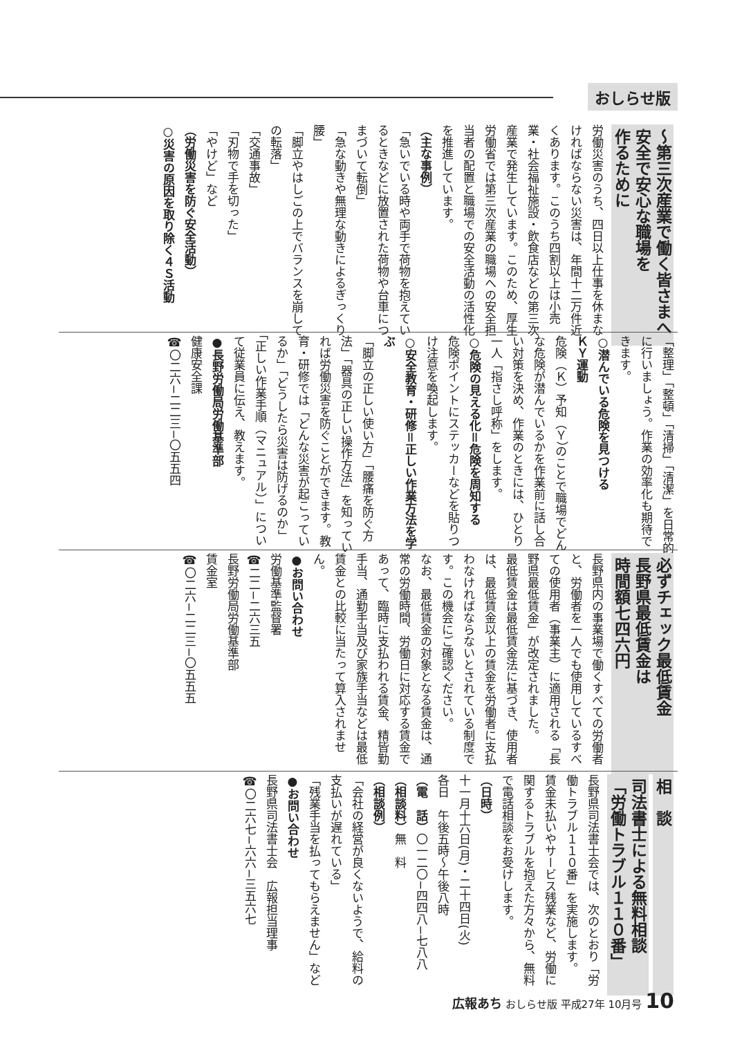おしらせ版
〜第三次産業で働く皆さまへ
安全で安心な職場を
作るために
労働災害のうち、四日以上仕事を休まなければならない災害は、年間十二万件近くあります。このうち四割以上は小売業・社会福祉施設・飲食店などの第三次産業で発生しています。このため、厚生労働省では第三次産業の職場への安全担当者の配置と職場での安全活動の活性化を推進しています。
（主な事例）
「急いでいる時や両手で荷物を抱えているときなどに放置された荷物や台車につまづいて転倒」
「急な動きや無理な動きによるぎっくり腰」
「脚立やはしごの上でバランスを崩しての転落」
「交通事故」
「刃物で手を切った」
「やけど」など
（労働災害を防ぐ安全活動）
○災害の原因を取り除く４Ｓ活動
「整理」「整頓」「清掃」「清潔」を日常的に行いましょう。作業の効率化も期待できます。
○潜んでいる危険を見つける
ＫＹ運動
危険（Ｋ）予知（Ｙ）のことで職場でどんな危険が潜んでいるかを作業前に話し合い対策を決め、作業のときには、ひとり一人「指さし呼称」をします。
○危険の見える化＝危険を周知する
危険ポイントにステッカーなどを貼りつけ注意を喚起します。
○安全教育・研修＝正しい作業方法を学ぶ
「脚立の正しい使い方」「腰痛を防ぐ方法」「器具の正しい操作方法」を知っていれば労働災害を防ぐことができます。教育・研修では「どんな災害が起こっているか」「どうしたら災害は防げるのか」「正しい作業手順（マニュアル）」について従業員に伝え、教えます。
●長野労働局労働基準部
健康安全課
☎〇二六−二二三−〇五五四
必ずチェック最低賃金
長野県最低賃金は
時間額七四六円
長野県内の事業場で働くすべての労働者と、労働者を一人でも使用しているすべての使用者（事業主）に適用される「長野県最低賃金」が改定されました。
最低賃金は最低賃金法に基づき、使用者は、最低賃金以上の賃金を労働者に支払わなければならないとされている制度です。この機会にご確認ください。
なお、最低賃金の対象となる賃金は、通常の労働時間、労働日に対応する賃金であって、臨時に支払われる賃金、精皆勤手当、通勤手当及び家族手当などは最低賃金との比較に当たって算入されません。
●お問い合わせ
労働基準監督署
☎二二−二六三五
長野労働局労働基準部
賃金室
☎〇二六−二二三−〇五五五
相　談
司法書士による無料相談
「労働トラブル１１０番」
長野県司法書士会では、次のとおり「労働トラブル１１０番」を実施します。
賃金未払いやサービス残業など、労働に関するトラブルを抱えた方々から、無料で電話相談をお受けします。
（日時）
十一月十六日(月)・二十四日(火)
各日　午後五時〜午後八時
（電　話）〇一二〇−四四八−七八八
（相談料）無　料
（相談例）
「会社の経営が良くないようで、給料の支払いが遅れている」
「残業手当を払ってもらえません」など
●お問い合わせ
長野県司法書士会　広報担当理事
☎〇二六七−六六−三五六七
広報あち おしらせ版 平成27年 10月号 10